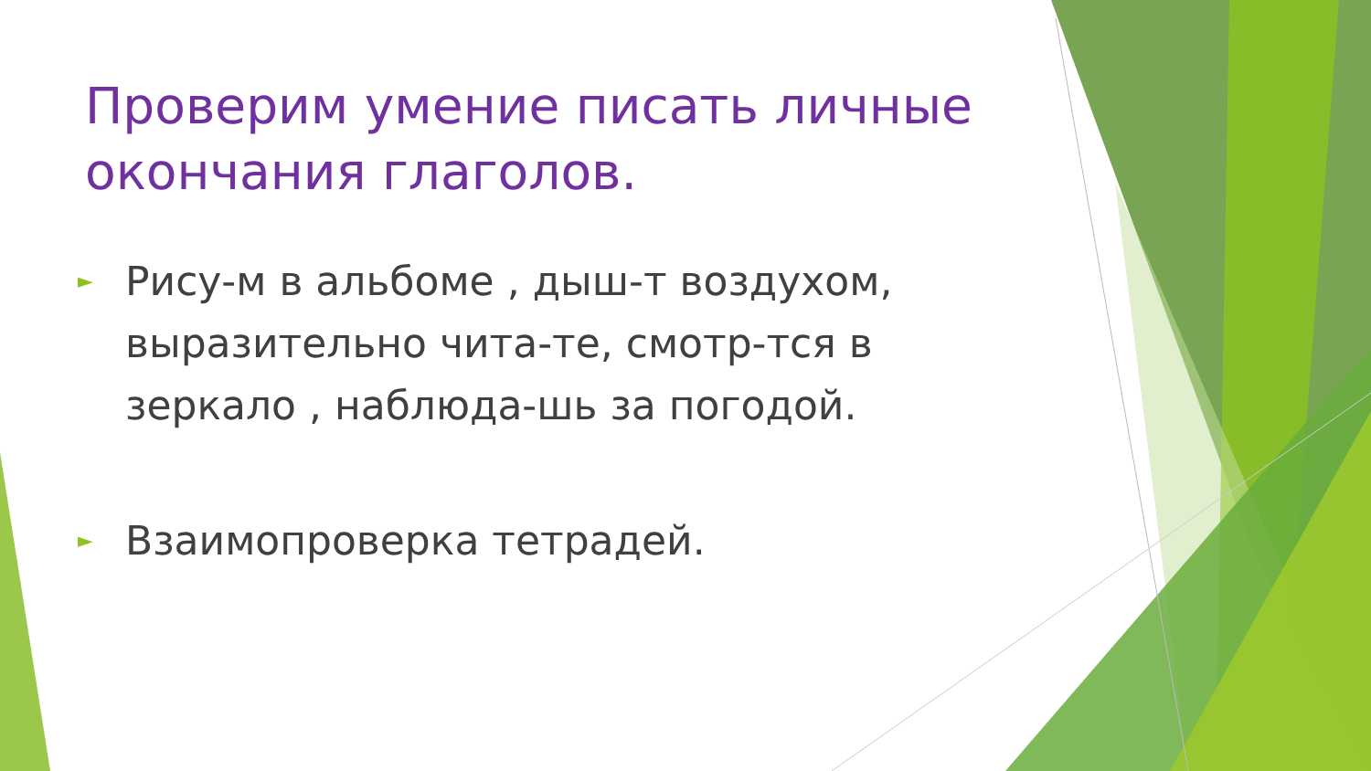Проверим умение писать личные окончания глаголов.
► Рису-м в альбоме , дыш-т воздухом, выразительно чита-те, смотр-тся в зеркало , наблюда-шь за погодой.
► Взаимопроверка тетрадей.